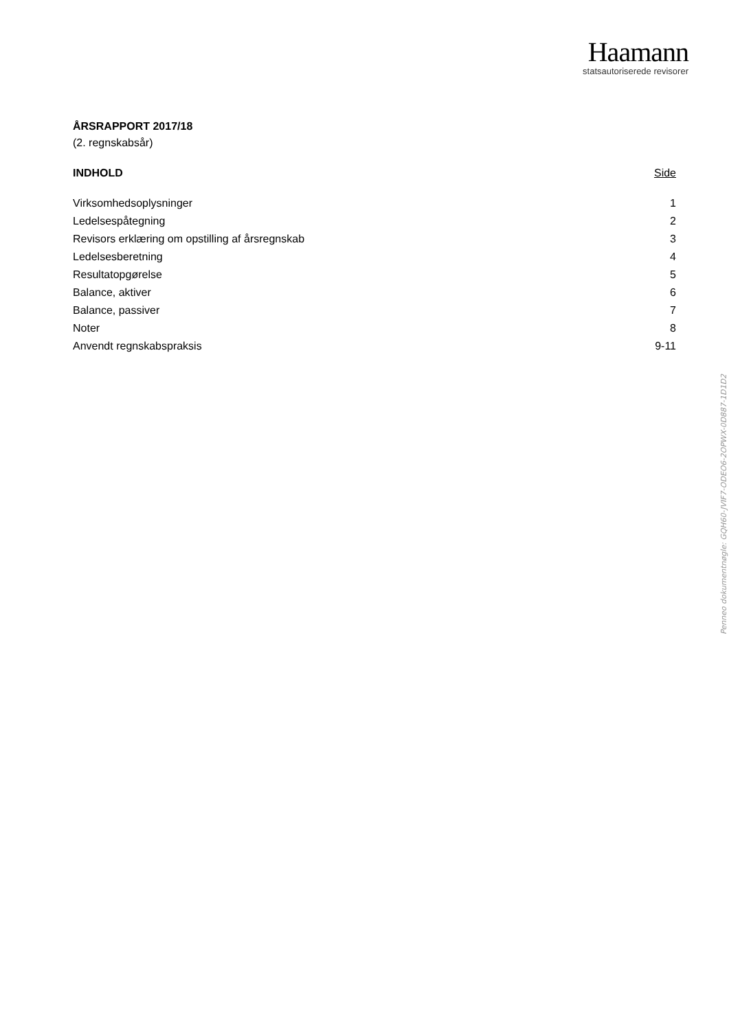Haamann
statsautoriserede revisorer
ÅRSRAPPORT 2017/18
(2. regnskabsår)
INDHOLD Side
Virksomhedsoplysninger 1
Ledelsespåtegning 2
Revisors erklæring om opstilling af årsregnskab 3
Ledelsesberetning 4
Resultatopgørelse 5
Balance, aktiver 6
Balance, passiver 7
Noter 8
Anvendt regnskabspraksis 9-11
Penneo dokumentnøgle: GQH60-JVIF7-ODEO6-2OPWX-0D887-1D1D2